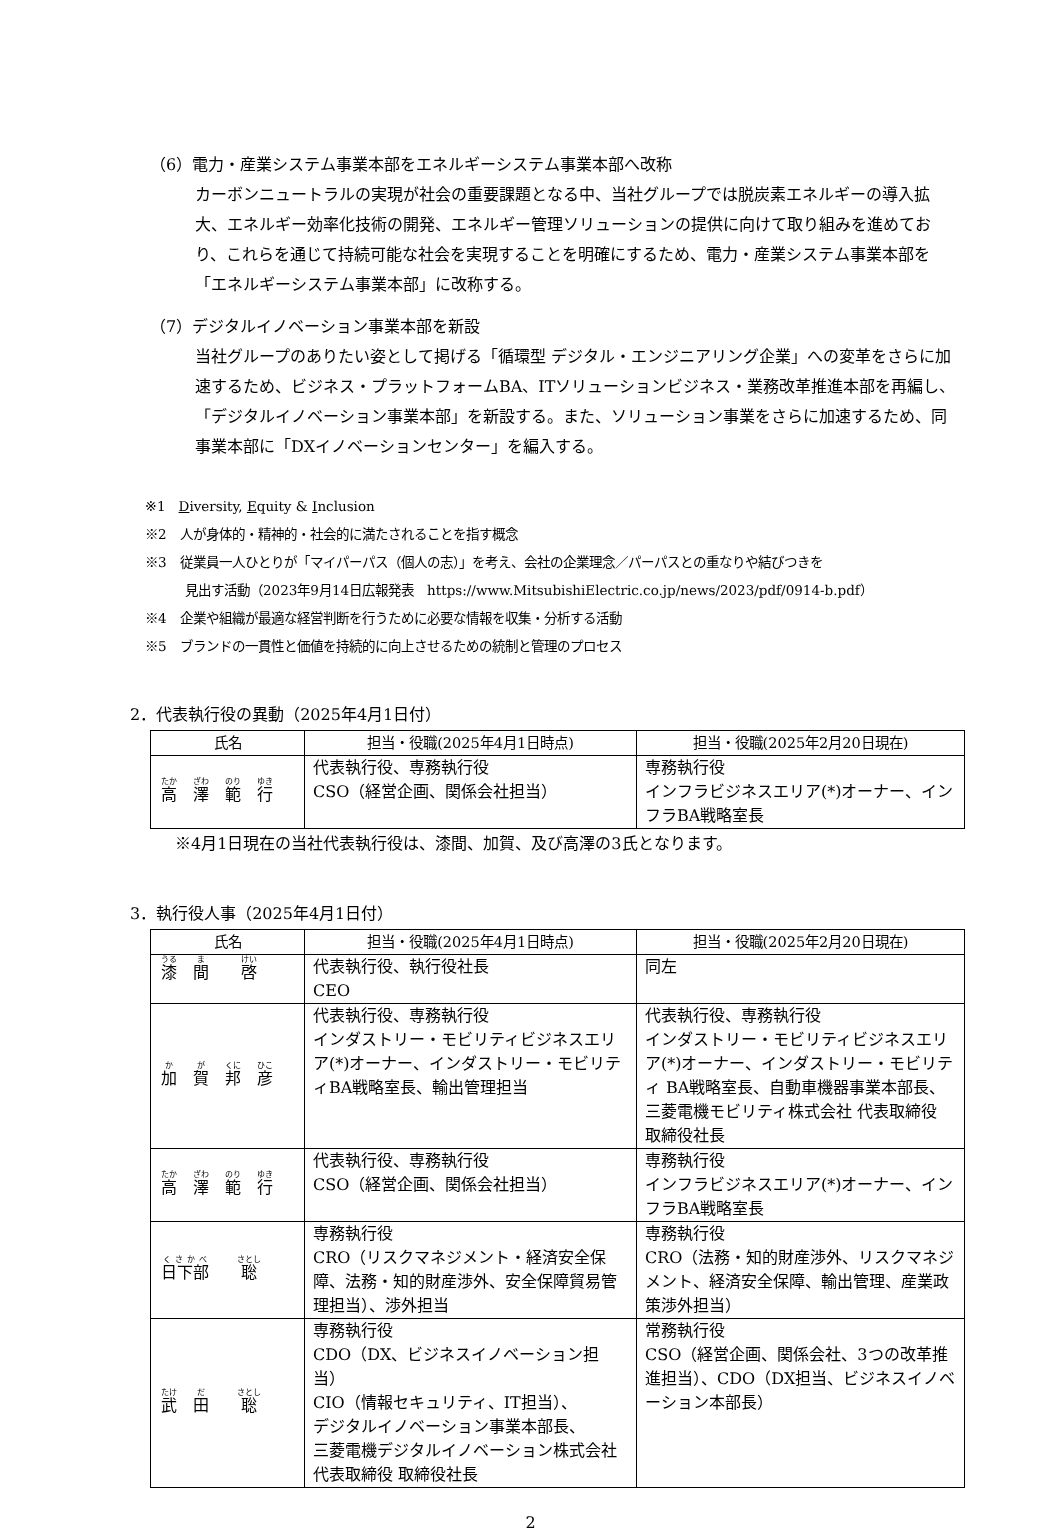（6）電力・産業システム事業本部をエネルギーシステム事業本部へ改称
カーボンニュートラルの実現が社会の重要課題となる中、当社グループでは脱炭素エネルギーの導入拡大、エネルギー効率化技術の開発、エネルギー管理ソリューションの提供に向けて取り組みを進めており、これらを通じて持続可能な社会を実現することを明確にするため、電力・産業システム事業本部を「エネルギーシステム事業本部」に改称する。
（7）デジタルイノベーション事業本部を新設
当社グループのありたい姿として掲げる「循環型 デジタル・エンジニアリング企業」への変革をさらに加速するため、ビジネス・プラットフォームBA、ITソリューションビジネス・業務改革推進本部を再編し、「デジタルイノベーション事業本部」を新設する。また、ソリューション事業をさらに加速するため、同事業本部に「DXイノベーションセンター」を編入する。
※1　Diversity, Equity & Inclusion
※2　人が身体的・精神的・社会的に満たされることを指す概念
※3　従業員一人ひとりが「マイパーパス（個人の志）」を考え、会社の企業理念／パーパスとの重なりや結びつきを
見出す活動（2023年9月14日広報発表　https://www.MitsubishiElectric.co.jp/news/2023/pdf/0914-b.pdf）
※4　企業や組織が最適な経営判断を行うために必要な情報を収集・分析する活動
※5　ブランドの一貫性と価値を持続的に向上させるための統制と管理のプロセス
2．代表執行役の異動（2025年4月1日付）
| 氏名 | 担当・役職(2025年4月1日時点) | 担当・役職(2025年2月20日現在) |
| --- | --- | --- |
| 高 澤 範 行 | 代表執行役、専務執行役 CSO（経営企画、関係会社担当） | 専務執行役 インフラビジネスエリア(*)オーナー、インフラBA戦略室長 |
※4月1日現在の当社代表執行役は、漆間、加賀、及び高澤の3氏となります。
3．執行役人事（2025年4月1日付）
| 氏名 | 担当・役職(2025年4月1日時点) | 担当・役職(2025年2月20日現在) |
| --- | --- | --- |
| 漆 間 啓 | 代表執行役、執行役社長 CEO | 同左 |
| 加 賀 邦 彦 | 代表執行役、専務執行役 インダストリー・モビリティビジネスエリア(*)オーナー、インダストリー・モビリティBA戦略室長、輸出管理担当 | 代表執行役、専務執行役 インダストリー・モビリティビジネスエリア(*)オーナー、インダストリー・モビリティ BA戦略室長、自動車機器事業本部長、三菱電機モビリティ株式会社 代表取締役 取締役社長 |
| 高 澤 範 行 | 代表執行役、専務執行役 CSO（経営企画、関係会社担当） | 専務執行役 インフラビジネスエリア(*)オーナー、インフラBA戦略室長 |
| 日下部 聡 | 専務執行役 CRO（リスクマネジメント・経済安全保障、法務・知的財産渉外、安全保障貿易管理担当）、渉外担当 | 専務執行役 CRO（法務・知的財産渉外、リスクマネジメント、経済安全保障、輸出管理、産業政策渉外担当） |
| 武 田 聡 | 専務執行役 CDO（DX、ビジネスイノベーション担当） CIO（情報セキュリティ、IT担当）、 デジタルイノベーション事業本部長、 三菱電機デジタルイノベーション株式会社 代表取締役 取締役社長 | 常務執行役 CSO（経営企画、関係会社、3つの改革推進担当）、CDO（DX担当、ビジネスイノベーション本部長） |
2